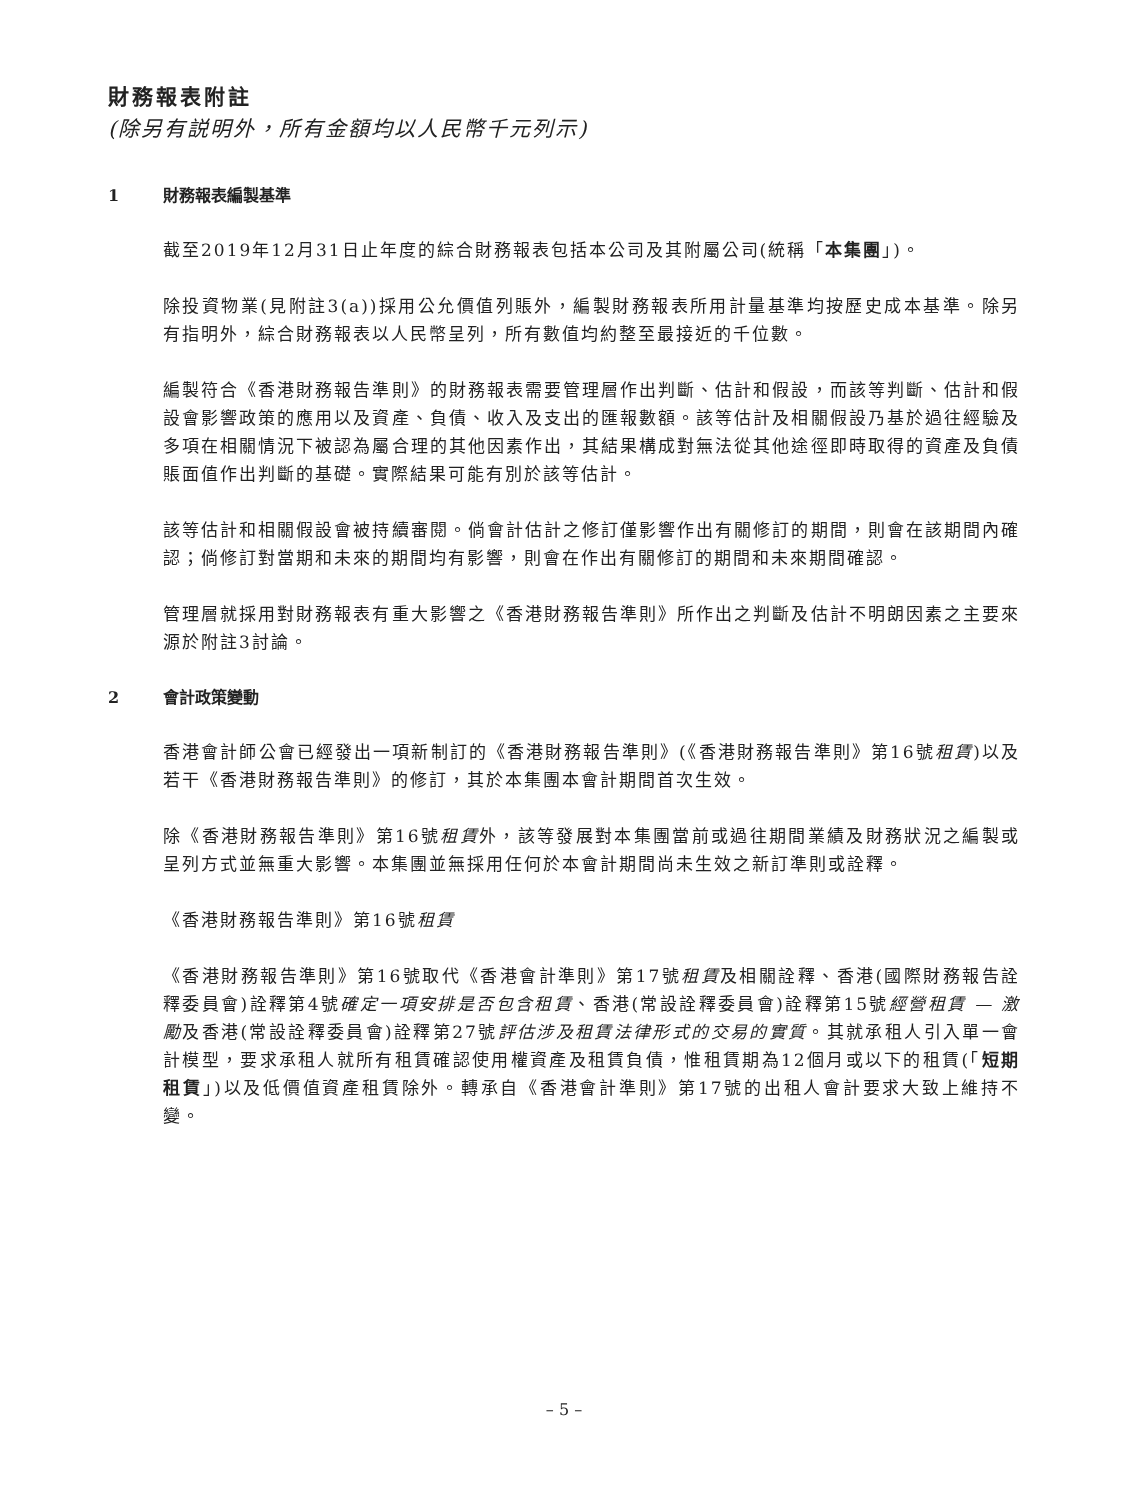財務報表附註
(除另有説明外，所有金額均以人民幣千元列示)
1 財務報表編製基準
截至2019年12月31日止年度的綜合財務報表包括本公司及其附屬公司(統稱「本集團」)。
除投資物業(見附註3(a))採用公允價值列賬外，編製財務報表所用計量基準均按歷史成本基準。除另有指明外，綜合財務報表以人民幣呈列，所有數值均約整至最接近的千位數。
編製符合《香港財務報告準則》的財務報表需要管理層作出判斷、估計和假設，而該等判斷、估計和假設會影響政策的應用以及資產、負債、收入及支出的匯報數額。該等估計及相關假設乃基於過往經驗及多項在相關情況下被認為屬合理的其他因素作出，其結果構成對無法從其他途徑即時取得的資產及負債賬面值作出判斷的基礎。實際結果可能有別於該等估計。
該等估計和相關假設會被持續審閱。倘會計估計之修訂僅影響作出有關修訂的期間，則會在該期間內確認；倘修訂對當期和未來的期間均有影響，則會在作出有關修訂的期間和未來期間確認。
管理層就採用對財務報表有重大影響之《香港財務報告準則》所作出之判斷及估計不明朗因素之主要來源於附註3討論。
2 會計政策變動
香港會計師公會已經發出一項新制訂的《香港財務報告準則》(《香港財務報告準則》第16號租賃)以及若干《香港財務報告準則》的修訂，其於本集團本會計期間首次生效。
除《香港財務報告準則》第16號租賃外，該等發展對本集團當前或過往期間業績及財務狀況之編製或呈列方式並無重大影響。本集團並無採用任何於本會計期間尚未生效之新訂準則或詮釋。
《香港財務報告準則》第16號租賃
《香港財務報告準則》第16號取代《香港會計準則》第17號租賃及相關詮釋、香港(國際財務報告詮釋委員會)詮釋第4號確定一項安排是否包含租賃、香港(常設詮釋委員會)詮釋第15號經營租賃 — 激勵及香港(常設詮釋委員會)詮釋第27號評估涉及租賃法律形式的交易的實質。其就承租人引入單一會計模型，要求承租人就所有租賃確認使用權資產及租賃負債，惟租賃期為12個月或以下的租賃(「短期租賃」)以及低價值資產租賃除外。轉承自《香港會計準則》第17號的出租人會計要求大致上維持不變。
– 5 –